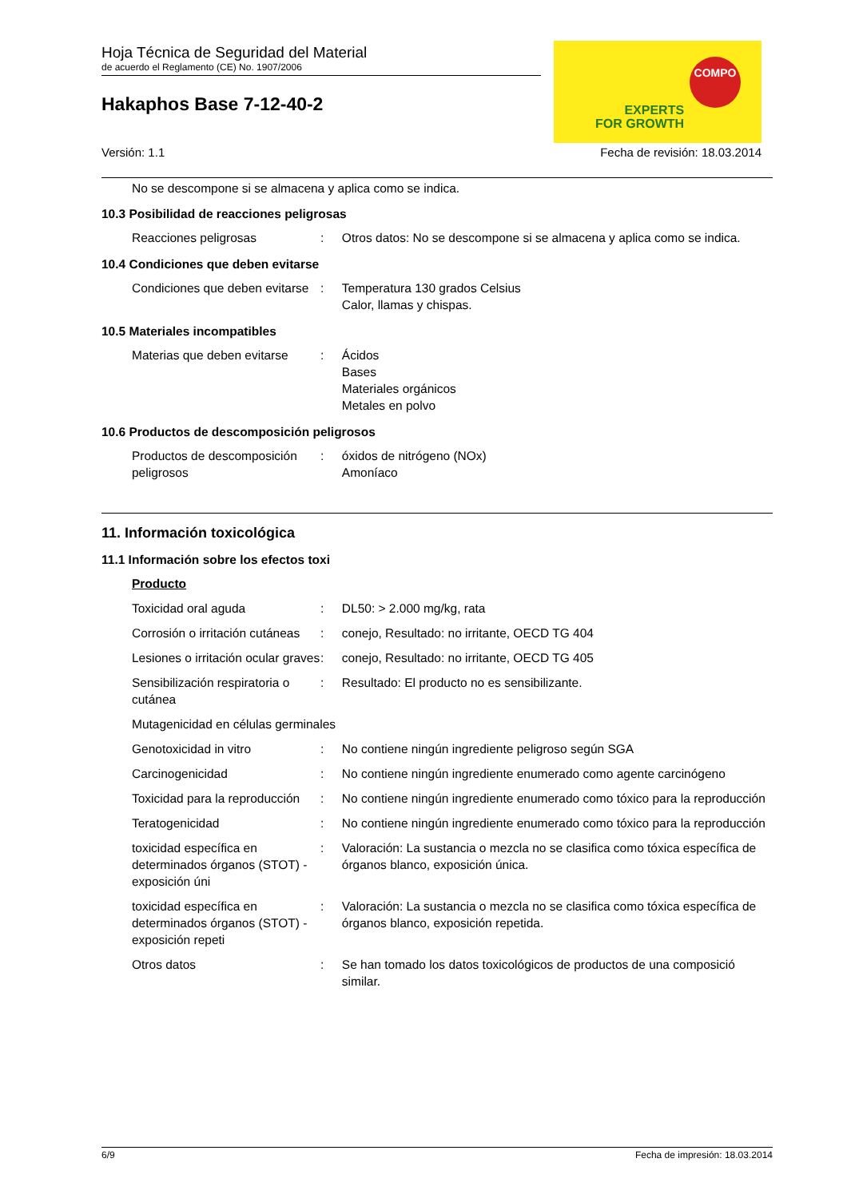Hoja Técnica de Seguridad del Material
de acuerdo el Reglamento (CE) No. 1907/2006
Hakaphos Base 7-12-40-2
COMPO
EXPERTS
FOR GROWTH
Versión: 1.1 Fecha de revisión: 18.03.2014
No se descompone si se almacena y aplica como se indica.
10.3 Posibilidad de reacciones peligrosas
Reacciones peligrosas : Otros datos: No se descompone si se almacena y aplica como se indica.
10.4 Condiciones que deben evitarse
Condiciones que deben evitarse
: Temperatura 130 grados Celsius
Calor, llamas y chispas.
10.5 Materiales incompatibles
Materias que deben evitarse
: Ácidos
Bases
Materiales orgánicos
Metales en polvo
10.6 Productos de descomposición peligrosos
Productos de descomposición peligrosos
: óxidos de nitrógeno (NOx)
Amoníaco
11. Información toxicológica
11.1 Información sobre los efectos toxi
Producto
Toxicidad oral aguda : DL50: > 2.000 mg/kg, rata
Corrosión o irritación cutáneas
: conejo, Resultado: no irritante, OECD TG 404
Lesiones o irritación ocular graves
: conejo, Resultado: no irritante, OECD TG 405
Sensibilización respiratoria o cutánea
: Resultado: El producto no es sensibilizante.
Mutagenicidad en células germinales
Genotoxicidad in vitro : No contiene ningún ingrediente peligroso según SGA
Carcinogenicidad : No contiene ningún ingrediente enumerado como agente carcinógeno
Toxicidad para la reproducción
: No contiene ningún ingrediente enumerado como tóxico para la reproducción
Teratogenicidad : No contiene ningún ingrediente enumerado como tóxico para la reproducción
toxicidad específica en determinados órganos (STOT) - exposición úni
: Valoración: La sustancia o mezcla no se clasifica como tóxica específica de órganos blanco, exposición única.
toxicidad específica en determinados órganos (STOT) - exposición repeti
: Valoración: La sustancia o mezcla no se clasifica como tóxica específica de órganos blanco, exposición repetida.
Otros datos : Se han tomado los datos toxicológicos de productos de una composició similar.
6/9 Fecha de impresión: 18.03.2014